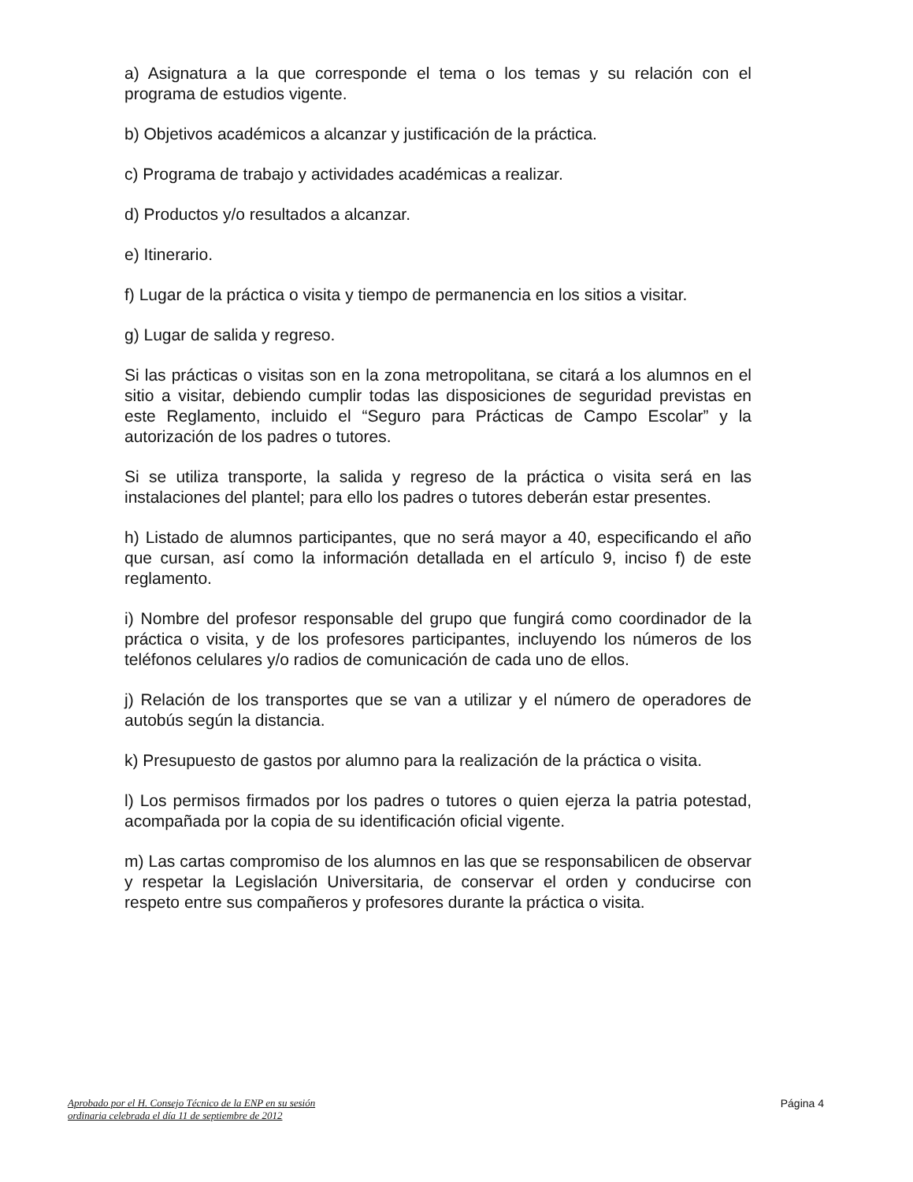a) Asignatura a la que corresponde el tema o los temas y su relación con el programa de estudios vigente.
b) Objetivos académicos a alcanzar y justificación de la práctica.
c) Programa de trabajo y actividades académicas a realizar.
d) Productos y/o resultados a alcanzar.
e) Itinerario.
f) Lugar de la práctica o visita y tiempo de permanencia en los sitios a visitar.
g) Lugar de salida y regreso.
Si las prácticas o visitas son en la zona metropolitana, se citará a los alumnos en el sitio a visitar, debiendo cumplir todas las disposiciones de seguridad previstas en este Reglamento, incluido el “Seguro para Prácticas de Campo Escolar” y la autorización de los padres o tutores.
Si se utiliza transporte, la salida y regreso de la práctica o visita será en las instalaciones del plantel; para ello los padres o tutores deberán estar presentes.
h) Listado de alumnos participantes, que no será mayor a 40, especificando el año que cursan, así como la información detallada en el artículo 9, inciso f) de este reglamento.
i) Nombre del profesor responsable del grupo que fungirá como coordinador de la práctica o visita, y de los profesores participantes, incluyendo los números de los teléfonos celulares y/o radios de comunicación de cada uno de ellos.
j) Relación de los transportes que se van a utilizar y el número de operadores de autobús según la distancia.
k) Presupuesto de gastos por alumno para la realización de la práctica o visita.
l) Los permisos firmados por los padres o tutores o quien ejerza la patria potestad, acompañada por la copia de su identificación oficial vigente.
m) Las cartas compromiso de los alumnos en las que se responsabilicen de observar y respetar la Legislación Universitaria, de conservar el orden y conducirse con respeto entre sus compañeros y profesores durante la práctica o visita.
Aprobado por el H. Consejo Técnico de la ENP en su sesión
ordinaria celebrada el día 11 de septiembre de 2012
Página 4